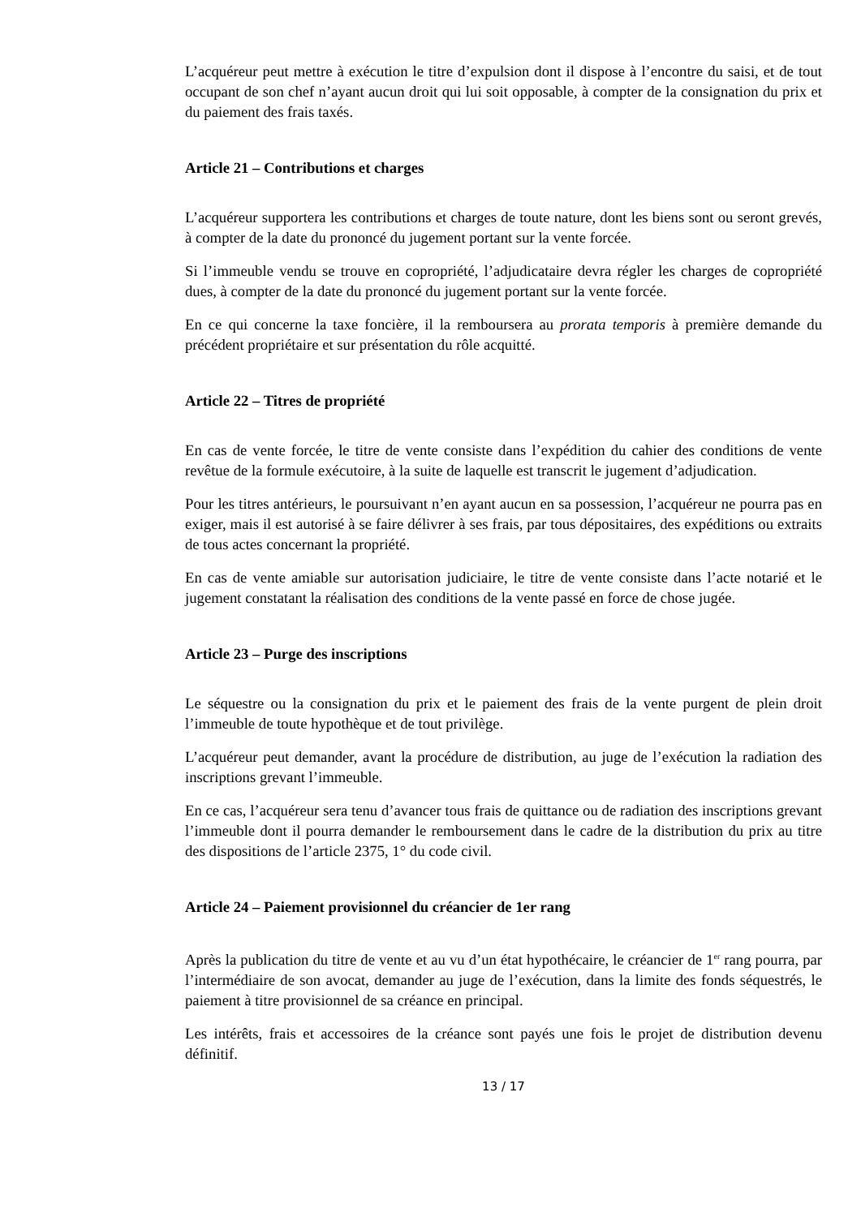L’acquéreur peut mettre à exécution le titre d’expulsion dont il dispose à l’encontre du saisi, et de tout occupant de son chef n’ayant aucun droit qui lui soit opposable, à compter de la consignation du prix et du paiement des frais taxés.
Article 21 – Contributions et charges
L’acquéreur supportera les contributions et charges de toute nature, dont les biens sont ou seront grevés, à compter de la date du prononcé du jugement portant sur la vente forcée.
Si l’immeuble vendu se trouve en copropriété, l’adjudicataire devra régler les charges de copropriété dues, à compter de la date du prononcé du jugement portant sur la vente forcée.
En ce qui concerne la taxe foncière, il la remboursera au prorata temporis à première demande du précédent propriétaire et sur présentation du rôle acquitté.
Article 22 – Titres de propriété
En cas de vente forcée, le titre de vente consiste dans l’expédition du cahier des conditions de vente revêtue de la formule exécutoire, à la suite de laquelle est transcrit le jugement d’adjudication.
Pour les titres antérieurs, le poursuivant n’en ayant aucun en sa possession, l’acquéreur ne pourra pas en exiger, mais il est autorisé à se faire délivrer à ses frais, par tous dépositaires, des expéditions ou extraits de tous actes concernant la propriété.
En cas de vente amiable sur autorisation judiciaire, le titre de vente consiste dans l’acte notarié et le jugement constatant la réalisation des conditions de la vente passé en force de chose jugée.
Article 23 – Purge des inscriptions
Le séquestre ou la consignation du prix et le paiement des frais de la vente purgent de plein droit l’immeuble de toute hypothèque et de tout privilège.
L’acquéreur peut demander, avant la procédure de distribution, au juge de l’exécution la radiation des inscriptions grevant l’immeuble.
En ce cas, l’acquéreur sera tenu d’avancer tous frais de quittance ou de radiation des inscriptions grevant l’immeuble dont il pourra demander le remboursement dans le cadre de la distribution du prix au titre des dispositions de l’article 2375, 1° du code civil.
Article 24 – Paiement provisionnel du créancier de 1er rang
Après la publication du titre de vente et au vu d’un état hypothécaire, le créancier de 1<sup>er</sup> rang pourra, par l’intermédiaire de son avocat, demander au juge de l’exécution, dans la limite des fonds séquestrés, le paiement à titre provisionnel de sa créance en principal.
Les intérêts, frais et accessoires de la créance sont payés une fois le projet de distribution devenu définitif.
13 / 17